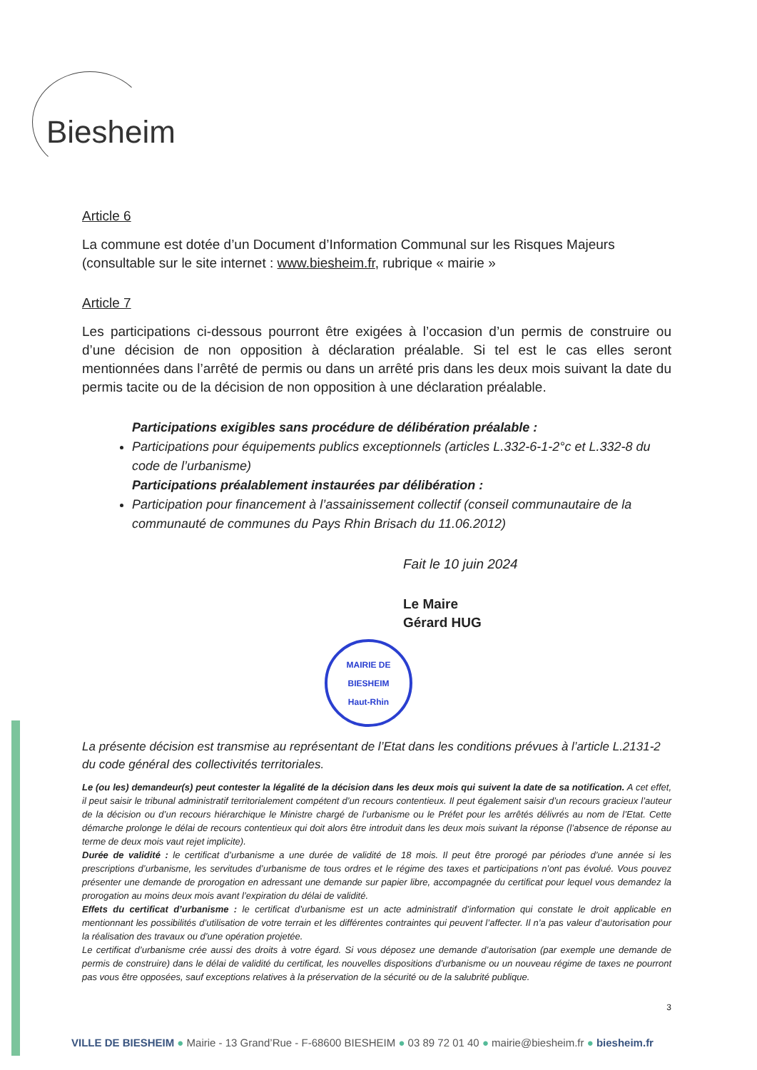Biesheim
Article 6
La commune est dotée d’un Document d’Information Communal sur les Risques Majeurs (consultable sur le site internet : www.biesheim.fr, rubrique « mairie »
Article 7
Les participations ci-dessous pourront être exigées à l’occasion d’un permis de construire ou d’une décision de non opposition à déclaration préalable. Si tel est le cas elles seront mentionnées dans l’arrêté de permis ou dans un arrêté pris dans les deux mois suivant la date du permis tacite ou de la décision de non opposition à une déclaration préalable.
Participations exigibles sans procédure de délibération préalable :
Participations pour équipements publics exceptionnels (articles L.332-6-1-2°c et L.332-8 du code de l’urbanisme)
Participations préalablement instaurées par délibération :
Participation pour financement à l’assainissement collectif (conseil communautaire de la communauté de communes du Pays Rhin Brisach du 11.06.2012)
Fait le 10 juin 2024
Le Maire
Gérard HUG
MAIRIE DE BIESHEIM
Haut-Rhin
La présente décision est transmise au représentant de l’Etat dans les conditions prévues à l’article L.2131-2 du code général des collectivités territoriales.
Le (ou les) demandeur(s) peut contester la légalité de la décision dans les deux mois qui suivent la date de sa notification. A cet effet, il peut saisir le tribunal administratif territorialement compétent d’un recours contentieux. Il peut également saisir d’un recours gracieux l’auteur de la décision ou d’un recours hiérarchique le Ministre chargé de l’urbanisme ou le Préfet pour les arrêtés délivrés au nom de l’Etat. Cette démarche prolonge le délai de recours contentieux qui doit alors être introduit dans les deux mois suivant la réponse (l’absence de réponse au terme de deux mois vaut rejet implicite).
Durée de validité : le certificat d’urbanisme a une durée de validité de 18 mois. Il peut être prorogé par périodes d’une année si les prescriptions d’urbanisme, les servitudes d’urbanisme de tous ordres et le régime des taxes et participations n’ont pas évolué. Vous pouvez présenter une demande de prorogation en adressant une demande sur papier libre, accompagnée du certificat pour lequel vous demandez la prorogation au moins deux mois avant l’expiration du délai de validité.
Effets du certificat d’urbanisme : le certificat d’urbanisme est un acte administratif d’information qui constate le droit applicable en mentionnant les possibilités d’utilisation de votre terrain et les différentes contraintes qui peuvent l’affecter. Il n’a pas valeur d’autorisation pour la réalisation des travaux ou d’une opération projetée.
Le certificat d’urbanisme crée aussi des droits à votre égard. Si vous déposez une demande d’autorisation (par exemple une demande de permis de construire) dans le délai de validité du certificat, les nouvelles dispositions d’urbanisme ou un nouveau régime de taxes ne pourront pas vous être opposées, sauf exceptions relatives à la préservation de la sécurité ou de la salubrité publique.
3
VILLE DE BIESHEIM ● Mairie - 13 Grand’Rue - F-68600 BIESHEIM ● 03 89 72 01 40 ● mairie@biesheim.fr ● biesheim.fr